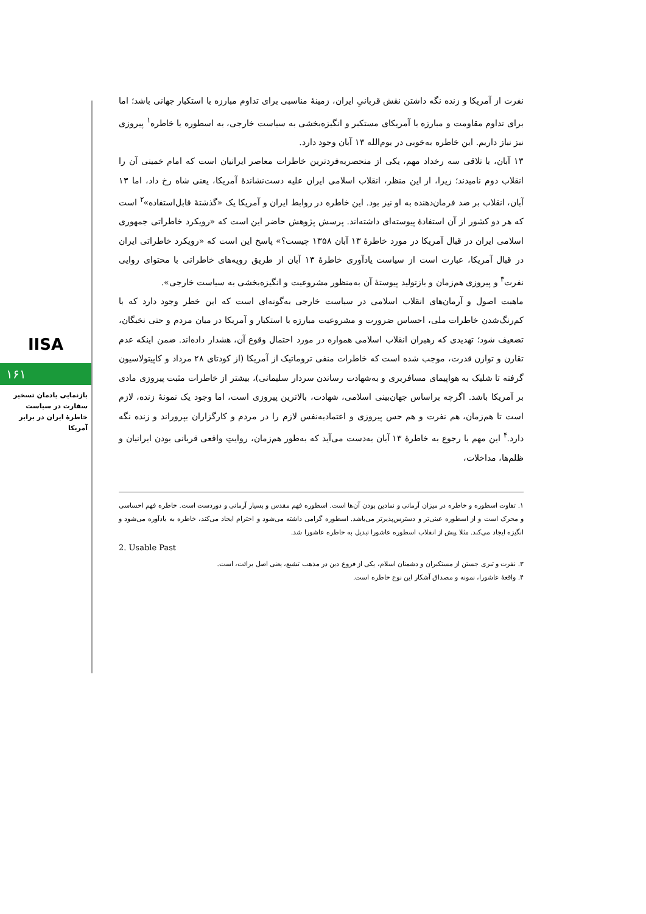IISA
۱۶۱
بازنمایی یادمان تسخیر سفارت در سیاست خاطرۀ ایران در برابر آمریکا
نفرت از آمریکا و زنده نگه داشتن نقش قربانیِ ایران، زمینۀ مناسبی برای تداوم مبارزه با استکبار جهانی باشد؛ اما برای تداوم مقاومت و مبارزه با آمریکای مستکبر و انگیزه‌بخشی به سیاست خارجی، به اسطوره یا خاطره<sup>۱</sup> پیروزی نیز نیاز داریم. این خاطره به‌خوبی در یوم‌الله ۱۳ آبان وجود دارد.
۱۳ آبان، با تلاقی سه رخداد مهم، یکی از منحصربه‌فردترین خاطرات معاصر ایرانیان است که امام خمینی آن را انقلاب دوم نامیدند؛ زیرا، از این منظر، انقلاب اسلامی ایران علیه دست‌نشاندۀ آمریکا، یعنی شاه رخ داد، اما ۱۳ آبان، انقلاب بر ضد فرمان‌دهنده به او نیز بود. این خاطره در روابط ایران و آمریکا یک «گذشتۀ قابل‌استفاده»<sup>۲</sup> است که هر دو کشور از آن استفادۀ پیوسته‌ای داشته‌اند. پرسش پژوهش حاضر این است که «رویکرد خاطراتی جمهوری اسلامی ایران در قبال آمریکا در مورد خاطرۀ ۱۳ آبان ۱۳۵۸ چیست؟» پاسخ این است که «رویکرد خاطراتی ایران در قبال آمریکا، عبارت است از سیاست یادآوری خاطرۀ ۱۳ آبان از طریق رویه‌های خاطراتی با محتوای روایی نفرت<sup>۳</sup> و پیروزی هم‌زمان و بازتولید پیوستۀ آن به‌منظور مشروعیت و انگیزه‌بخشی به سیاست خارجی».
ماهیت اصول و آرمان‌های انقلاب اسلامی در سیاست خارجی به‌گونه‌ای است که این خطر وجود دارد که با کم‌رنگ‌شدن خاطرات ملی، احساس ضرورت و مشروعیت مبارزه با استکبار و آمریکا در میان مردم و حتی نخبگان، تضعیف شود؛ تهدیدی که رهبران انقلاب اسلامی همواره در مورد احتمال وقوع آن، هشدار داده‌اند. ضمن اینکه عدم تقارن و توازن قدرت، موجب شده است که خاطرات منفی تروماتیک از آمریکا (از کودتای ۲۸ مرداد و کاپیتولاسیون گرفته تا شلیک به هواپیمای مسافربری و به‌شهادت رساندن سردار سلیمانی)، بیشتر از خاطرات مثبت پیروزی مادی بر آمریکا باشد. اگرچه براساس جهان‌بینی اسلامی، شهادت، بالاترین پیروزی است، اما وجود یک نمونۀ زنده، لازم است تا هم‌زمان، هم نفرت و هم حس پیروزی و اعتمادبه‌نفس لازم را در مردم و کارگزاران بپروراند و زنده نگه دارد.<sup>۴</sup> این مهم با رجوع به خاطرۀ ۱۳ آبان به‌دست می‌آید که به‌طور هم‌زمان، روایتِ واقعی قربانی بودن ایرانیان و ظلم‌ها، مداخلات،
۱. تفاوت اسطوره و خاطره در میزان آرمانی و نمادین بودن آن‌ها است. اسطوره فهم مقدس و بسیار آرمانی و دوردست است. خاطره فهم احساسی و محرک است و از اسطوره عینی‌تر و دسترس‌پذیرتر می‌باشد. اسطوره گرامی داشته می‌شود و احترام ایجاد می‌کند، خاطره به یادآوره می‌شود و انگیزه ایجاد می‌کند. مثلا پیش از انقلاب اسطوره عاشورا تبدیل به خاطره عاشورا شد.
2. Usable Past
۳. نفرت و تبری جستن از مستکبران و دشمنان اسلام، یکی از فروع دین در مذهب تشیع، یعنی اصل برائت، است.
۴. واقعۀ عاشورا، نمونه و مصداق آشکار این نوع خاطره است.